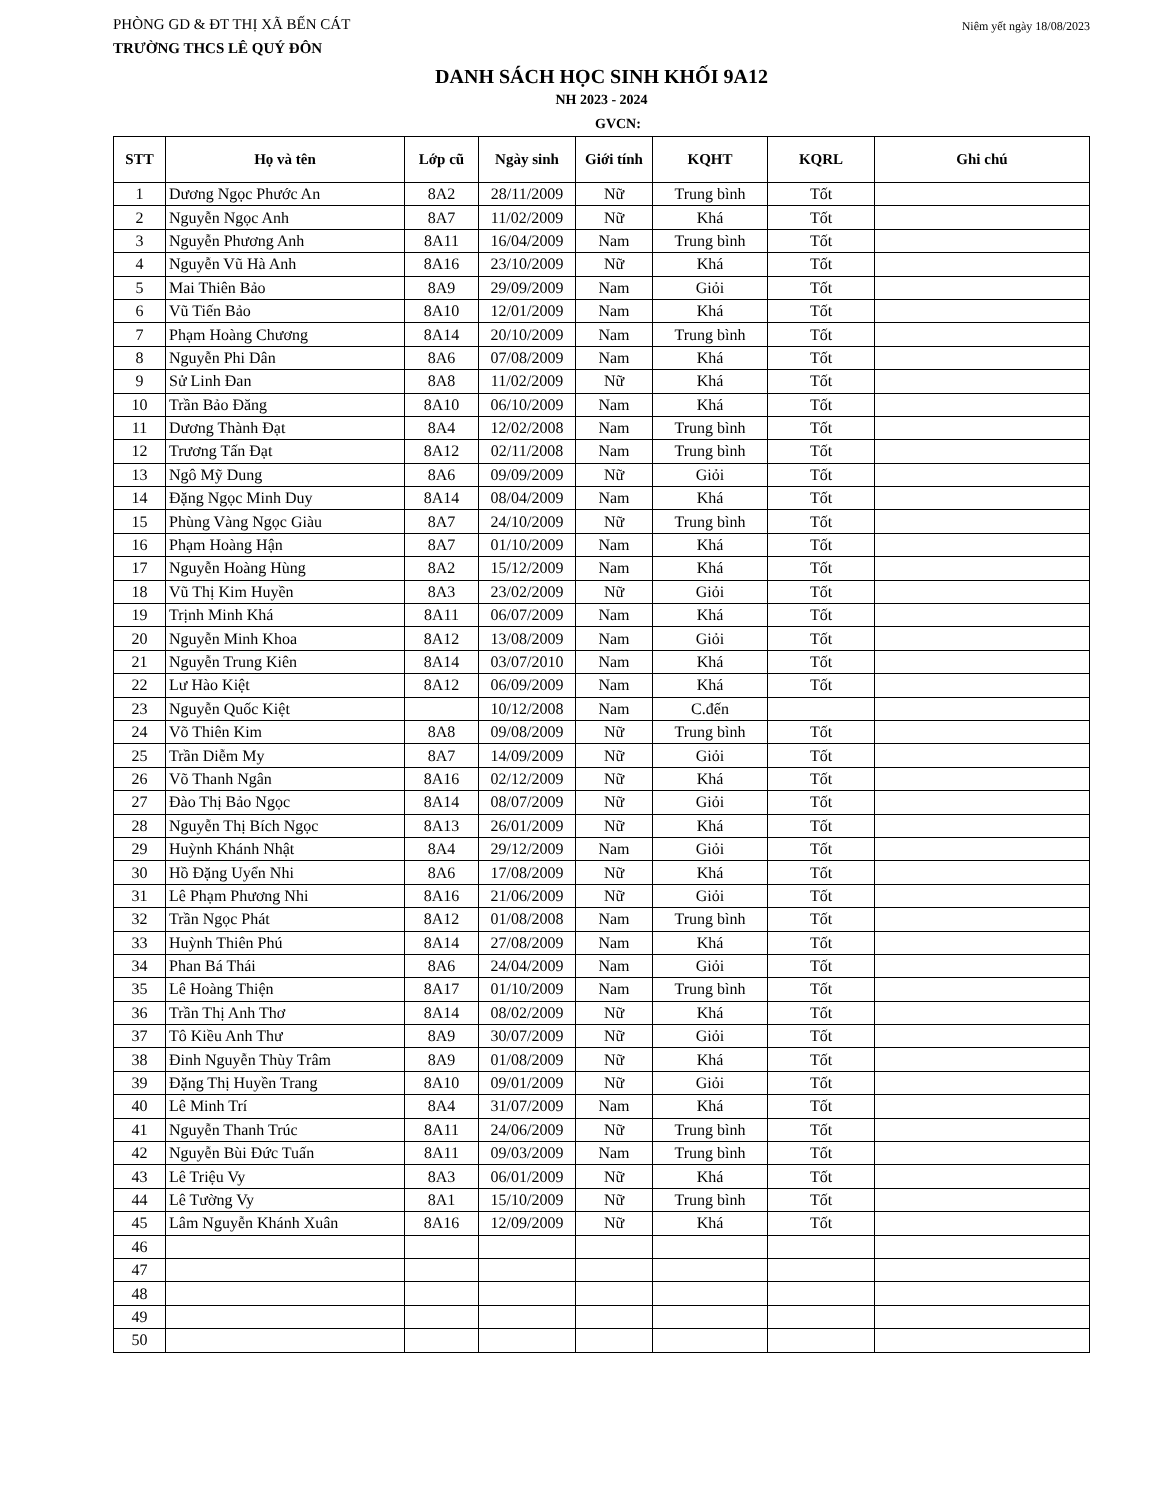PHÒNG GD & ĐT THỊ XÃ BẾN CÁT Niêm yết ngày 18/08/2023
TRƯỜNG THCS LÊ QUÝ ĐÔN
DANH SÁCH HỌC SINH KHỐI 9A12
NH 2023 - 2024
GVCN:
| STT | Họ và tên | Lớp cũ | Ngày sinh | Giới tính | KQHT | KQRL | Ghi chú |
| --- | --- | --- | --- | --- | --- | --- | --- |
| 1 | Dương Ngọc Phước An | 8A2 | 28/11/2009 | Nữ | Trung bình | Tốt | |
| 2 | Nguyễn Ngọc Anh | 8A7 | 11/02/2009 | Nữ | Khá | Tốt | |
| 3 | Nguyễn Phương Anh | 8A11 | 16/04/2009 | Nam | Trung bình | Tốt | |
| 4 | Nguyễn Vũ Hà Anh | 8A16 | 23/10/2009 | Nữ | Khá | Tốt | |
| 5 | Mai Thiên Bảo | 8A9 | 29/09/2009 | Nam | Giỏi | Tốt | |
| 6 | Vũ Tiến Bảo | 8A10 | 12/01/2009 | Nam | Khá | Tốt | |
| 7 | Phạm Hoàng Chương | 8A14 | 20/10/2009 | Nam | Trung bình | Tốt | |
| 8 | Nguyễn Phi Dân | 8A6 | 07/08/2009 | Nam | Khá | Tốt | |
| 9 | Sử Linh Đan | 8A8 | 11/02/2009 | Nữ | Khá | Tốt | |
| 10 | Trần Bảo Đăng | 8A10 | 06/10/2009 | Nam | Khá | Tốt | |
| 11 | Dương Thành Đạt | 8A4 | 12/02/2008 | Nam | Trung bình | Tốt | |
| 12 | Trương Tấn Đạt | 8A12 | 02/11/2008 | Nam | Trung bình | Tốt | |
| 13 | Ngô Mỹ Dung | 8A6 | 09/09/2009 | Nữ | Giỏi | Tốt | |
| 14 | Đặng Ngọc Minh Duy | 8A14 | 08/04/2009 | Nam | Khá | Tốt | |
| 15 | Phùng Vàng Ngọc Giàu | 8A7 | 24/10/2009 | Nữ | Trung bình | Tốt | |
| 16 | Phạm Hoàng Hận | 8A7 | 01/10/2009 | Nam | Khá | Tốt | |
| 17 | Nguyễn Hoàng Hùng | 8A2 | 15/12/2009 | Nam | Khá | Tốt | |
| 18 | Vũ Thị Kim Huyền | 8A3 | 23/02/2009 | Nữ | Giỏi | Tốt | |
| 19 | Trịnh Minh Khá | 8A11 | 06/07/2009 | Nam | Khá | Tốt | |
| 20 | Nguyễn Minh Khoa | 8A12 | 13/08/2009 | Nam | Giỏi | Tốt | |
| 21 | Nguyễn Trung Kiên | 8A14 | 03/07/2010 | Nam | Khá | Tốt | |
| 22 | Lư Hào Kiệt | 8A12 | 06/09/2009 | Nam | Khá | Tốt | |
| 23 | Nguyễn Quốc Kiệt | | 10/12/2008 | Nam | C.đến | | |
| 24 | Võ Thiên Kim | 8A8 | 09/08/2009 | Nữ | Trung bình | Tốt | |
| 25 | Trần Diễm My | 8A7 | 14/09/2009 | Nữ | Giỏi | Tốt | |
| 26 | Võ Thanh Ngân | 8A16 | 02/12/2009 | Nữ | Khá | Tốt | |
| 27 | Đào Thị Bảo Ngọc | 8A14 | 08/07/2009 | Nữ | Giỏi | Tốt | |
| 28 | Nguyễn Thị Bích Ngọc | 8A13 | 26/01/2009 | Nữ | Khá | Tốt | |
| 29 | Huỳnh Khánh Nhật | 8A4 | 29/12/2009 | Nam | Giỏi | Tốt | |
| 30 | Hồ Đặng Uyển Nhi | 8A6 | 17/08/2009 | Nữ | Khá | Tốt | |
| 31 | Lê Phạm Phương Nhi | 8A16 | 21/06/2009 | Nữ | Giỏi | Tốt | |
| 32 | Trần Ngọc Phát | 8A12 | 01/08/2008 | Nam | Trung bình | Tốt | |
| 33 | Huỳnh Thiên Phú | 8A14 | 27/08/2009 | Nam | Khá | Tốt | |
| 34 | Phan Bá Thái | 8A6 | 24/04/2009 | Nam | Giỏi | Tốt | |
| 35 | Lê Hoàng Thiện | 8A17 | 01/10/2009 | Nam | Trung bình | Tốt | |
| 36 | Trần Thị Anh Thơ | 8A14 | 08/02/2009 | Nữ | Khá | Tốt | |
| 37 | Tô Kiều Anh Thư | 8A9 | 30/07/2009 | Nữ | Giỏi | Tốt | |
| 38 | Đinh Nguyễn Thùy Trâm | 8A9 | 01/08/2009 | Nữ | Khá | Tốt | |
| 39 | Đặng Thị Huyền Trang | 8A10 | 09/01/2009 | Nữ | Giỏi | Tốt | |
| 40 | Lê Minh Trí | 8A4 | 31/07/2009 | Nam | Khá | Tốt | |
| 41 | Nguyễn Thanh Trúc | 8A11 | 24/06/2009 | Nữ | Trung bình | Tốt | |
| 42 | Nguyễn Bùi Đức Tuấn | 8A11 | 09/03/2009 | Nam | Trung bình | Tốt | |
| 43 | Lê Triệu Vy | 8A3 | 06/01/2009 | Nữ | Khá | Tốt | |
| 44 | Lê Tường Vy | 8A1 | 15/10/2009 | Nữ | Trung bình | Tốt | |
| 45 | Lâm Nguyễn Khánh Xuân | 8A16 | 12/09/2009 | Nữ | Khá | Tốt | |
| 46 | | | | | | | |
| 47 | | | | | | | |
| 48 | | | | | | | |
| 49 | | | | | | | |
| 50 | | | | | | | |